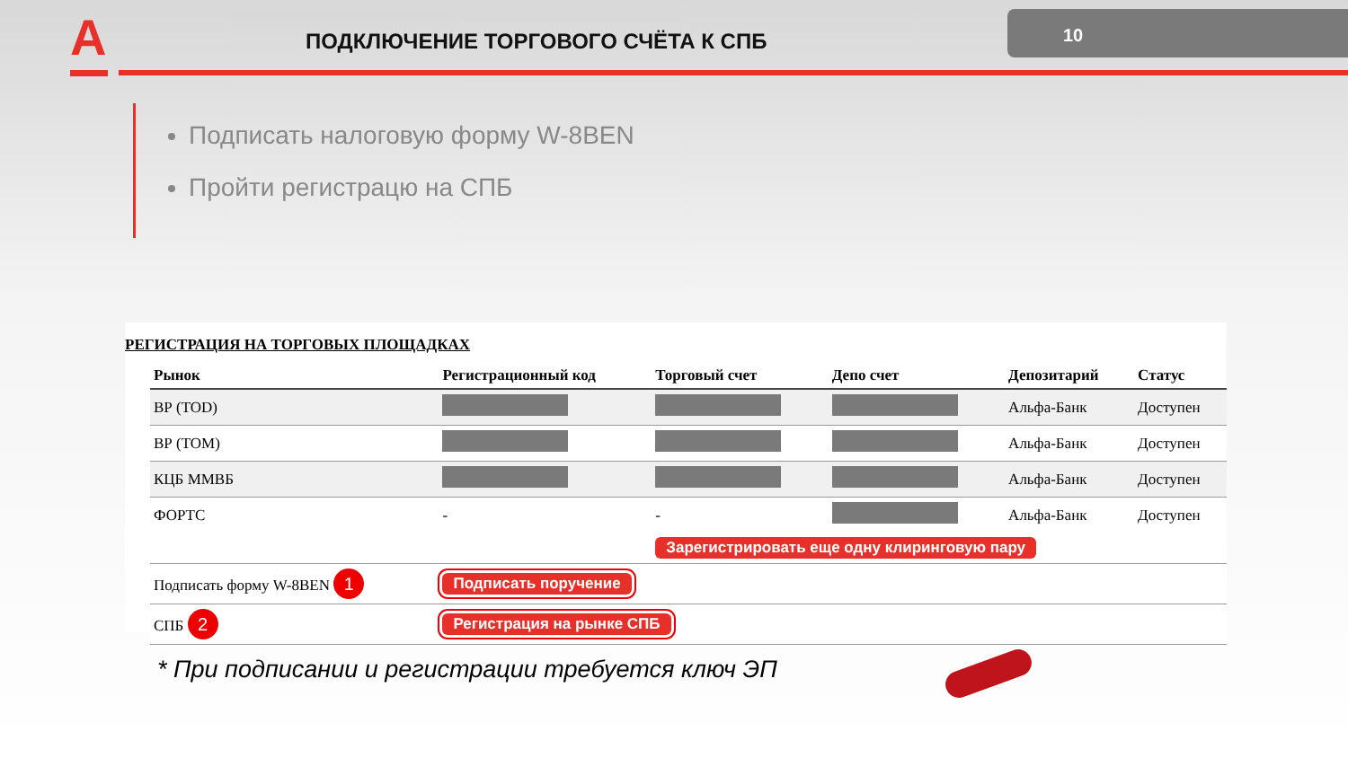А
ПОДКЛЮЧЕНИЕ ТОРГОВОГО СЧЁТА К СПБ
10
Подписать налоговую форму W-8BEN
Пройти регистрацю на СПБ
РЕГИСТРАЦИЯ НА ТОРГОВЫХ ПЛОЩАДКАХ
| Рынок | Регистрационный код | Торговый счет | Депо счет | Депозитарий | Статус |
| --- | --- | --- | --- | --- | --- |
| ВР (TOD) | | | | Альфа-Банк | Доступен |
| ВР (TOM) | | | | Альфа-Банк | Доступен |
| КЦБ ММВБ | | | | Альфа-Банк | Доступен |
| ФОРТС | - | - | | Альфа-Банк | Доступен |
| | | Зарегистрировать еще одну клиринговую пару | | | |
| Подписать форму W-8BEN 1 | Подписать поручение | | | | |
| СПБ 2 | Регистрация на рынке СПБ | | | | |
* При подписании и регистрации требуется ключ ЭП